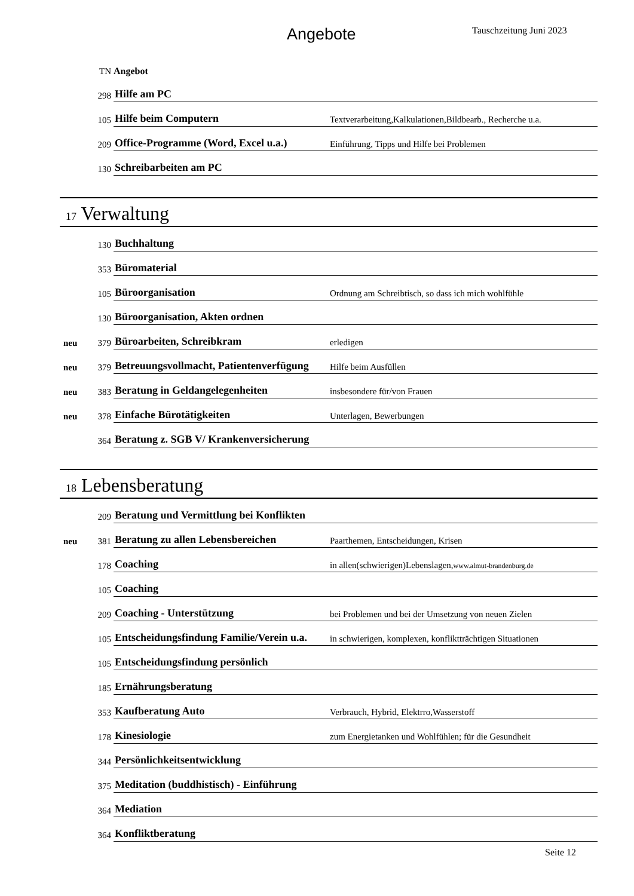Angebote Tauschzeitung Juni 2023
| | TN | Angebot | |
| | 298 | Hilfe am PC | |
| | 105 | Hilfe beim Computern | Textverarbeitung,Kalkulationen,Bildbearb., Recherche u.a. |
| | 209 | Office-Programme (Word, Excel u.a.) | Einführung, Tipps und Hilfe bei Problemen |
| | 130 | Schreibarbeiten am PC | |
| 17 Verwaltung | | | |
| | 130 | Buchhaltung | |
| | 353 | Büromaterial | |
| | 105 | Büroorganisation | Ordnung am Schreibtisch, so dass ich mich wohlfühle |
| | 130 | Büroorganisation, Akten ordnen | |
| neu | 379 | Büroarbeiten, Schreibkram | erledigen |
| neu | 379 | Betreuungsvollmacht, Patientenverfügung | Hilfe beim Ausfüllen |
| neu | 383 | Beratung in Geldangelegenheiten | insbesondere für/von Frauen |
| neu | 378 | Einfache Bürotätigkeiten | Unterlagen, Bewerbungen |
| | 364 | Beratung z. SGB V/ Krankenversicherung | |
| 18 Lebensberatung | | | |
| | 209 | Beratung und Vermittlung bei Konflikten | |
| neu | 381 | Beratung zu allen Lebensbereichen | Paarthemen, Entscheidungen, Krisen |
| | 178 | Coaching | in allen(schwierigen)Lebenslagen, www.almut-brandenburg.de |
| | 105 | Coaching | |
| | 209 | Coaching - Unterstützung | bei Problemen und bei der Umsetzung von neuen Zielen |
| | 105 | Entscheidungsfindung Familie/Verein u.a. | in schwierigen, komplexen, konfliktträchtigen Situationen |
| | 105 | Entscheidungsfindung persönlich | |
| | 185 | Ernährungsberatung | |
| | 353 | Kaufberatung Auto | Verbrauch, Hybrid, Elektrro,Wasserstoff |
| | 178 | Kinesiologie | zum Energietanken und Wohlfühlen; für die Gesundheit |
| | 344 | Persönlichkeitsentwicklung | |
| | 375 | Meditation (buddhistisch) - Einführung | |
| | 364 | Mediation | |
| | 364 | Konfliktberatung | |
Seite 12